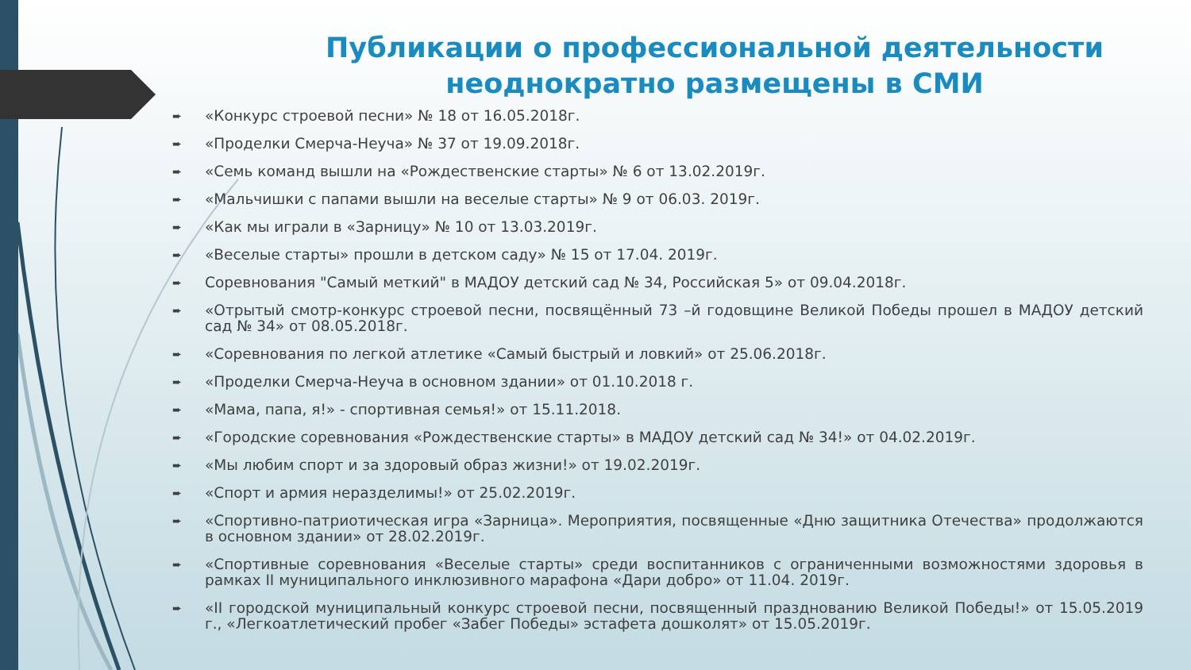Публикации о профессиональной деятельности
неоднократно размещены в СМИ
➨ «Конкурс строевой песни» № 18 от 16.05.2018г.
➨ «Проделки Смерча-Неуча» № 37 от 19.09.2018г.
➨ «Семь команд вышли на «Рождественские старты» № 6 от 13.02.2019г.
➨ «Мальчишки с папами вышли на веселые старты» № 9 от 06.03. 2019г.
➨ «Как мы играли в «Зарницу» № 10 от 13.03.2019г.
➨ «Веселые старты» прошли в детском саду» № 15 от 17.04. 2019г.
➨ Соревнования "Самый меткий" в МАДОУ детский сад № 34, Российская 5» от 09.04.2018г.
➨ «Отрытый смотр-конкурс строевой песни, посвящённый 73 –й годовщине Великой Победы прошел в МАДОУ детский сад № 34» от 08.05.2018г.
➨ «Соревнования по легкой атлетике «Самый быстрый и ловкий» от 25.06.2018г.
➨ «Проделки Смерча-Неуча в основном здании» от 01.10.2018 г.
➨ «Мама, папа, я!» - спортивная семья!» от 15.11.2018.
➨ «Городские соревнования «Рождественские старты» в МАДОУ детский сад № 34!» от 04.02.2019г.
➨ «Мы любим спорт и за здоровый образ жизни!» от 19.02.2019г.
➨ «Спорт и армия неразделимы!» от 25.02.2019г.
➨ «Спортивно-патриотическая игра «Зарница». Мероприятия, посвященные «Дню защитника Отечества» продолжаются в основном здании» от 28.02.2019г.
➨ «Спортивные соревнования «Веселые старты» среди воспитанников с ограниченными возможностями здоровья в рамках II муниципального инклюзивного марафона «Дари добро» от 11.04. 2019г.
➨ «II городской муниципальный конкурс строевой песни, посвященный празднованию Великой Победы!» от 15.05.2019 г., «Легкоатлетический пробег «Забег Победы» эстафета дошколят» от 15.05.2019г.